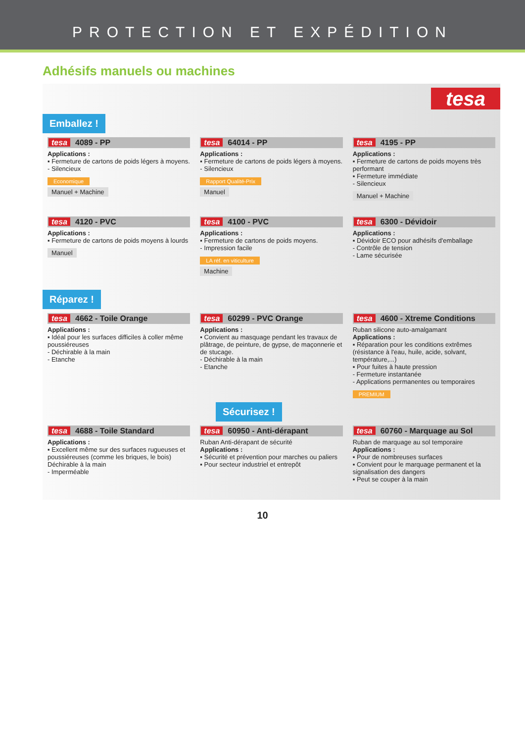PROTECTION ET EXPÉDITION
Adhésifs manuels ou machines
tesa
Emballez !
tesa 4089 - PP
Applications :
▪ Fermeture de cartons de poids légers à moyens.
- Silencieux
Economique
Manuel + Machine
tesa 64014 - PP
Applications :
▪ Fermeture de cartons de poids légers à moyens.
- Silencieux
Rapport Qualité-Prix
Manuel
tesa 4195 - PP
Applications :
▪ Fermeture de cartons de poids moyens très performant
▪ Fermeture immédiate
- Silencieux
Manuel + Machine
tesa 4120 - PVC
Applications :
▪ Fermeture de cartons de poids moyens à lourds
Manuel
tesa 4100 - PVC
Applications :
▪ Fermeture de cartons de poids moyens.
- Impression facile
LA réf. en viticulture
Machine
tesa 6300 - Dévidoir
Applications :
▪ Dévidoir ECO pour adhésifs d'emballage
- Contrôle de tension
- Lame sécurisée
Réparez !
tesa 4662 - Toile Orange
Applications :
▪ Idéal pour les surfaces difficiles à coller même poussiéreuses
- Déchirable à la main
- Etanche
tesa 60299 - PVC Orange
Applications :
▪ Convient au masquage pendant les travaux de plâtrage, de peinture, de gypse, de maçonnerie et de stucage.
- Déchirable à la main
- Etanche
tesa 4600 - Xtreme Conditions
Ruban silicone auto-amalgamant
Applications :
▪ Réparation pour les conditions extrêmes (résistance à l'eau, huile, acide, solvant, température,...)
▪ Pour fuites à haute pression
- Fermeture instantanée
- Applications permanentes ou temporaires
PREMIUM
Sécurisez !
tesa 4688 - Toile Standard
Applications :
▪ Excellent même sur des surfaces rugueuses et poussiéreuses (comme les briques, le bois)
Déchirable à la main
- Imperméable
tesa 60950 - Anti-dérapant
Ruban Anti-dérapant de sécurité
Applications :
▪ Sécurité et prévention pour marches ou paliers
▪ Pour secteur industriel et entrepôt
tesa 60760 - Marquage au Sol
Ruban de marquage au sol temporaire
Applications :
▪ Pour de nombreuses surfaces
▪ Convient pour le marquage permanent et la signalisation des dangers
▪ Peut se couper à la main
10